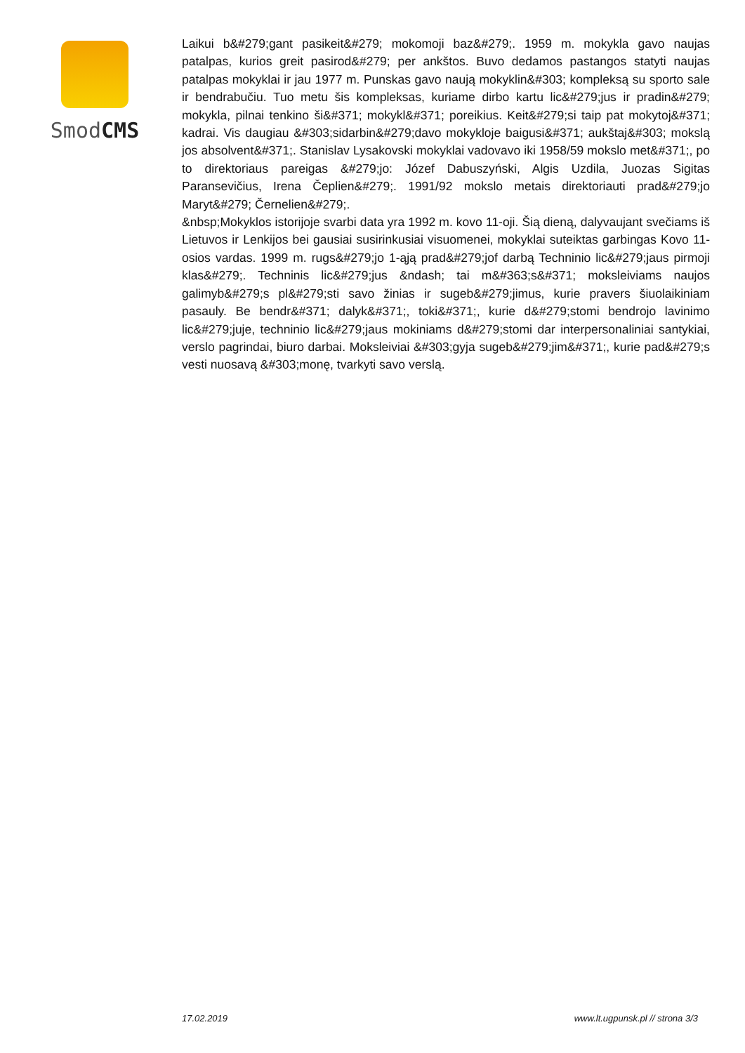SmodCMS
Laikui b&#279;gant pasikeit&#279; mokomoji baz&#279;. 1959 m. mokykla gavo naujas patalpas, kurios greit pasirod&#279; per ankštos. Buvo dedamos pastangos statyti naujas patalpas mokyklai ir jau 1977 m. Punskas gavo naują mokyklin&#303; kompleksą su sporto sale ir bendrabučiu. Tuo metu šis kompleksas, kuriame dirbo kartu lic&#279;jus ir pradin&#279; mokykla, pilnai tenkino ši&#371; mokykl&#371; poreikius. Keit&#279;si taip pat mokytoj&#371; kadrai. Vis daugiau &#303;sidarbin&#279;davo mokykloje baigusi&#371; aukštaj&#303; mokslą jos absolvent&#371;. Stanislav Lysakovski mokyklai vadovavo iki 1958/59 mokslo met&#371;, po to direktoriaus pareigas &#279;jo: Józef Dabuszyński, Algis Uzdila, Juozas Sigitas Paransevičius, Irena Čeplien&#279;. 1991/92 mokslo metais direktoriauti prad&#279;jo Maryt&#279; Černelien&#279;.
&nbsp;Mokyklos istorijoje svarbi data yra 1992 m. kovo 11-oji. Šią dieną, dalyvaujant svečiams iš Lietuvos ir Lenkijos bei gausiai susirinkusiai visuomenei, mokyklai suteiktas garbingas Kovo 11-osios vardas. 1999 m. rugs&#279;jo 1-ąją prad&#279;jof darbą Techninio lic&#279;jaus pirmoji klas&#279;. Techninis lic&#279;jus &ndash; tai m&#363;s&#371; moksleiviams naujos galimyb&#279;s pl&#279;sti savo žinias ir sugeb&#279;jimus, kurie pravers šiuolaikiniam pasauly. Be bendr&#371; dalyk&#371;, toki&#371;, kurie d&#279;stomi bendrojo lavinimo lic&#279;juje, techninio lic&#279;jaus mokiniams d&#279;stomi dar interpersonaliniai santykiai, verslo pagrindai, biuro darbai. Moksleiviai &#303;gyja sugeb&#279;jim&#371;, kurie pad&#279;s vesti nuosavą &#303;monę, tvarkyti savo verslą.
17.02.2019 www.lt.ugpunsk.pl // strona 3/3